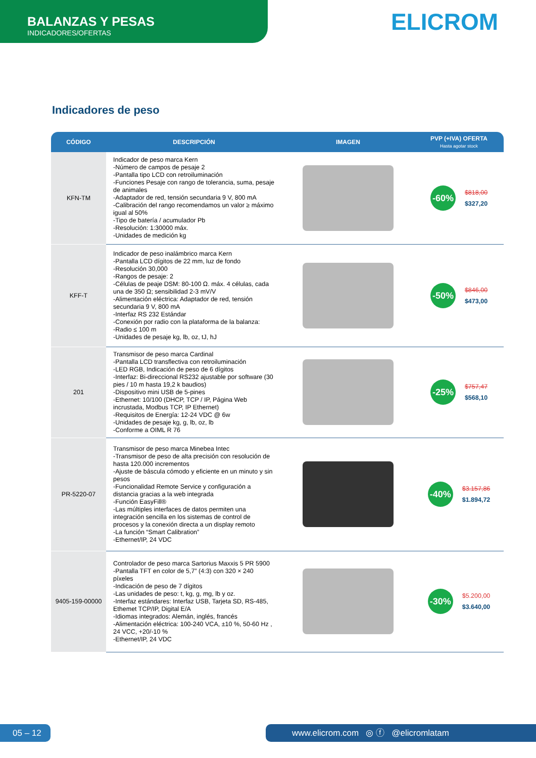BALANZAS Y PESAS
INDICADORES/OFERTAS
ELICROM
Indicadores de peso
| CÓDIGO | DESCRIPCIÓN | IMAGEN | PVP (+IVA) OFERTA Hasta agotar stock |
| --- | --- | --- | --- |
| KFN-TM | Indicador de peso marca Kern -Número de campos de pesaje 2 -Pantalla tipo LCD con retroiluminación -Funciones Pesaje con rango de tolerancia, suma, pesaje de animales -Adaptador de red, tensión secundaria 9 V, 800 mA -Calibración del rango recomendamos un valor ≥ máximo igual al 50% -Tipo de batería / acumulador Pb -Resolución: 1:30000 máx. -Unidades de medición kg | | -60% $818,00 $327,20 |
| KFF-T | Indicador de peso inalámbrico marca Kern -Pantalla LCD dígitos de 22 mm, luz de fondo -Resolución 30,000 -Rangos de pesaje: 2 -Células de peaje DSM: 80-100 Ω. máx. 4 células, cada una de 350 Ω; sensibilidad 2-3 mV/V -Alimentación eléctrica: Adaptador de red, tensión secundaria 9 V, 800 mA -Interfaz RS 232 Estándar -Conexión por radio con la plataforma de la balanza: -Radio ≤ 100 m -Unidades de pesaje kg, lb, oz, tJ, hJ | | -50% $846,00 $473,00 |
| 201 | Transmisor de peso marca Cardinal -Pantalla LCD transflectiva con retroiluminación -LED RGB, Indicación de peso de 6 dígitos -Interfaz: Bi-direccional RS232 ajustable por software (30 pies / 10 m hasta 19,2 k baudios) -Dispositivo mini USB de 5-pines -Ethernet: 10/100 (DHCP, TCP / IP, Página Web incrustada, Modbus TCP, IP Ethernet) -Requisitos de Energía: 12-24 VDC @ 6w -Unidades de pesaje kg, g, lb, oz, lb -Conforme a OIML R 76 | | -25% $757,47 $568,10 |
| PR-5220-07 | Transmisor de peso marca Minebea Intec -Transmisor de peso de alta precisión con resolución de hasta 120.000 incrementos -Ajuste de báscula cómodo y eficiente en un minuto y sin pesos -Funcionalidad Remote Service y configuración a distancia gracias a la web integrada -Función EasyFill® -Las múltiples interfaces de datos permiten una integración sencilla en los sistemas de control de procesos y la conexión directa a un display remoto -La función “Smart Calibration” -Ethernet/IP, 24 VDC | | -40% $3.157,86 $1.894,72 |
| 9405-159-00000 | Controlador de peso marca Sartorius Maxxis 5 PR 5900 -Pantalla TFT en color de 5,7” (4:3) con 320 × 240 píxeles -Indicación de peso de 7 dígitos -Las unidades de peso: t, kg, g, mg, lb y oz. -Interfaz estándares: Interfaz USB, Tarjeta SD, RS-485, Ethemet TCP/IP, Digital E/A -Idiomas integrados: Alemán, inglés, francés -Alimentación eléctrica: 100-240 VCA, ±10 %, 50-60 Hz , 24 VCC, +20/-10 % -Ethernet/IP, 24 VDC | | -30% $5.200,00 $3.640,00 |
05 – 12
www.elicrom.com ◎ ⓕ @elicromlatam